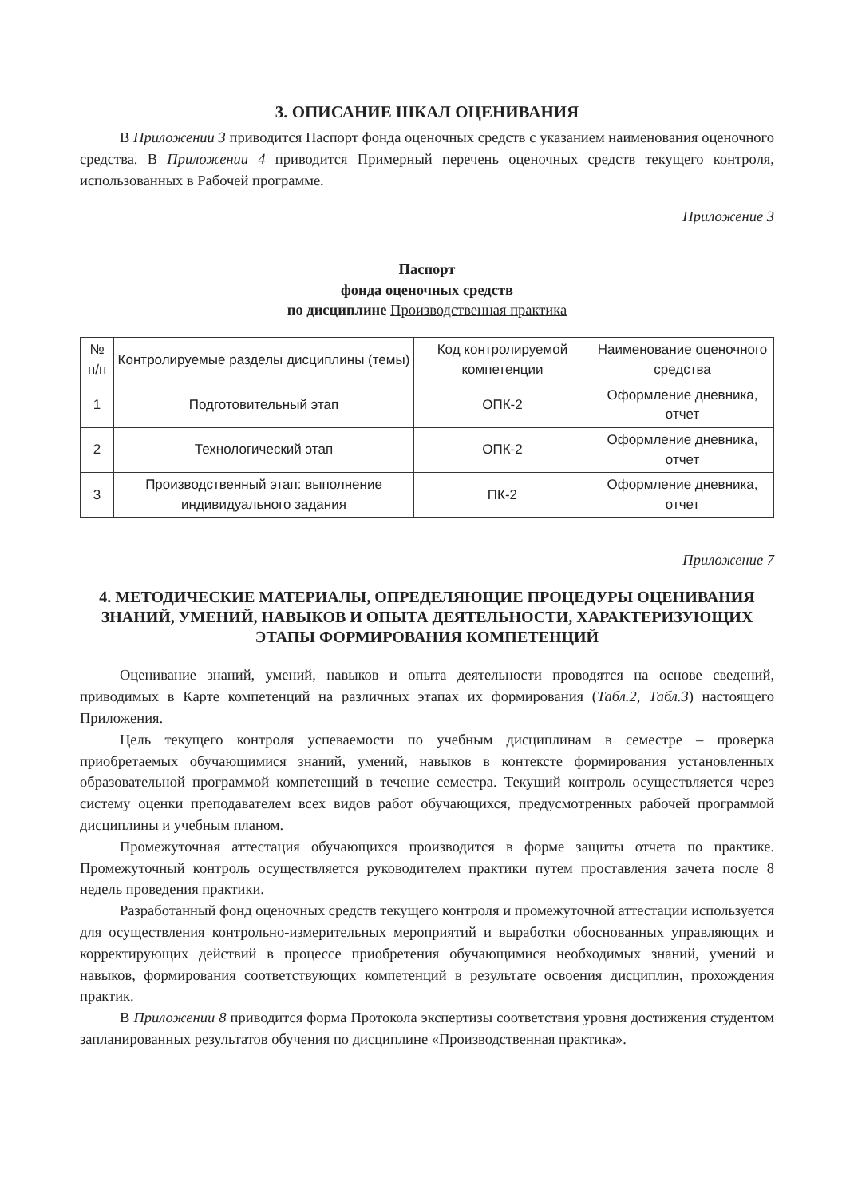3. ОПИСАНИЕ ШКАЛ ОЦЕНИВАНИЯ
В Приложении 3 приводится Паспорт фонда оценочных средств с указанием наименования оценочного средства. В Приложении 4 приводится Примерный перечень оценочных средств текущего контроля, использованных в Рабочей программе.
Приложение 3
Паспорт
фонда оценочных средств
по дисциплине Производственная практика
| № п/п | Контролируемые разделы дисциплины (темы) | Код контролируемой компетенции | Наименование оценочного средства |
| --- | --- | --- | --- |
| 1 | Подготовительный этап | ОПК-2 | Оформление дневника, отчет |
| 2 | Технологический этап | ОПК-2 | Оформление дневника, отчет |
| 3 | Производственный этап: выполнение индивидуального задания | ПК-2 | Оформление дневника, отчет |
Приложение 7
4. МЕТОДИЧЕСКИЕ МАТЕРИАЛЫ, ОПРЕДЕЛЯЮЩИЕ ПРОЦЕДУРЫ ОЦЕНИВАНИЯ ЗНАНИЙ, УМЕНИЙ, НАВЫКОВ И ОПЫТА ДЕЯТЕЛЬНОСТИ, ХАРАКТЕРИЗУЮЩИХ ЭТАПЫ ФОРМИРОВАНИЯ КОМПЕТЕНЦИЙ
Оценивание знаний, умений, навыков и опыта деятельности проводятся на основе сведений, приводимых в Карте компетенций на различных этапах их формирования (Табл.2, Табл.3) настоящего Приложения.
Цель текущего контроля успеваемости по учебным дисциплинам в семестре – проверка приобретаемых обучающимися знаний, умений, навыков в контексте формирования установленных образовательной программой компетенций в течение семестра. Текущий контроль осуществляется через систему оценки преподавателем всех видов работ обучающихся, предусмотренных рабочей программой дисциплины и учебным планом.
Промежуточная аттестация обучающихся производится в форме защиты отчета по практике. Промежуточный контроль осуществляется руководителем практики путем проставления зачета после 8 недель проведения практики.
Разработанный фонд оценочных средств текущего контроля и промежуточной аттестации используется для осуществления контрольно-измерительных мероприятий и выработки обоснованных управляющих и корректирующих действий в процессе приобретения обучающимися необходимых знаний, умений и навыков, формирования соответствующих компетенций в результате освоения дисциплин, прохождения практик.
В Приложении 8 приводится форма Протокола экспертизы соответствия уровня достижения студентом запланированных результатов обучения по дисциплине «Производственная практика».